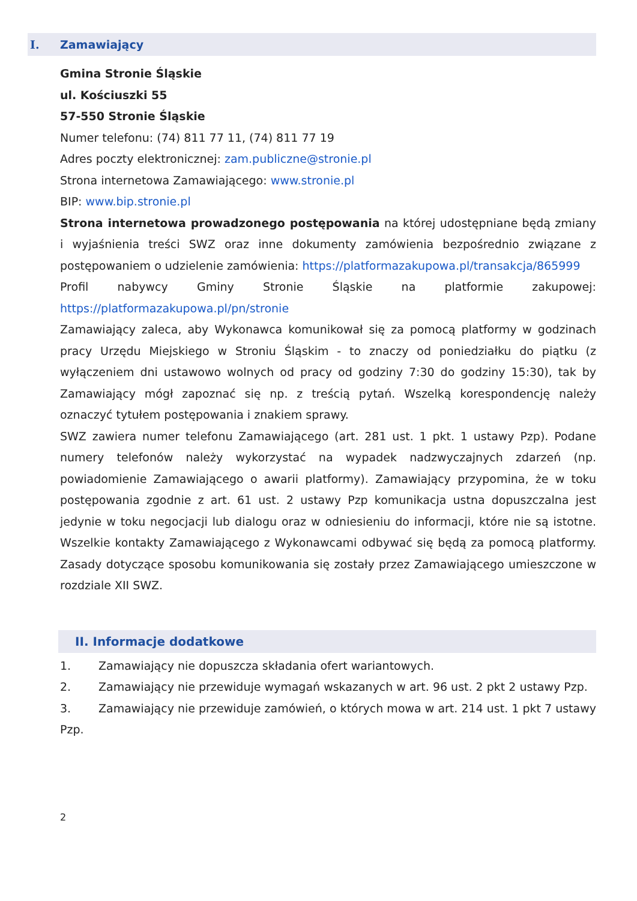I. Zamawiający
Gmina Stronie Śląskie
ul. Kościuszki 55
57-550 Stronie Śląskie
Numer telefonu: (74) 811 77 11, (74) 811 77 19
Adres poczty elektronicznej: zam.publiczne@stronie.pl
Strona internetowa Zamawiającego: www.stronie.pl
BIP: www.bip.stronie.pl
Strona internetowa prowadzonego postępowania na której udostępniane będą zmiany i wyjaśnienia treści SWZ oraz inne dokumenty zamówienia bezpośrednio związane z postępowaniem o udzielenie zamówienia: https://platformazakupowa.pl/transakcja/865999
Profil nabywcy Gminy Stronie Śląskie na platformie zakupowej: https://platformazakupowa.pl/pn/stronie
Zamawiający zaleca, aby Wykonawca komunikował się za pomocą platformy w godzinach pracy Urzędu Miejskiego w Stroniu Śląskim - to znaczy od poniedziałku do piątku (z wyłączeniem dni ustawowo wolnych od pracy od godziny 7:30 do godziny 15:30), tak by Zamawiający mógł zapoznać się np. z treścią pytań. Wszelką korespondencję należy oznaczyć tytułem postępowania i znakiem sprawy.
SWZ zawiera numer telefonu Zamawiającego (art. 281 ust. 1 pkt. 1 ustawy Pzp). Podane numery telefonów należy wykorzystać na wypadek nadzwyczajnych zdarzeń (np. powiadomienie Zamawiającego o awarii platformy). Zamawiający przypomina, że w toku postępowania zgodnie z art. 61 ust. 2 ustawy Pzp komunikacja ustna dopuszczalna jest jedynie w toku negocjacji lub dialogu oraz w odniesieniu do informacji, które nie są istotne. Wszelkie kontakty Zamawiającego z Wykonawcami odbywać się będą za pomocą platformy. Zasady dotyczące sposobu komunikowania się zostały przez Zamawiającego umieszczone w rozdziale XII SWZ.
II. Informacje dodatkowe
1. Zamawiający nie dopuszcza składania ofert wariantowych.
2. Zamawiający nie przewiduje wymagań wskazanych w art. 96 ust. 2 pkt 2 ustawy Pzp.
3. Zamawiający nie przewiduje zamówień, o których mowa w art. 214 ust. 1 pkt 7 ustawy Pzp.
2